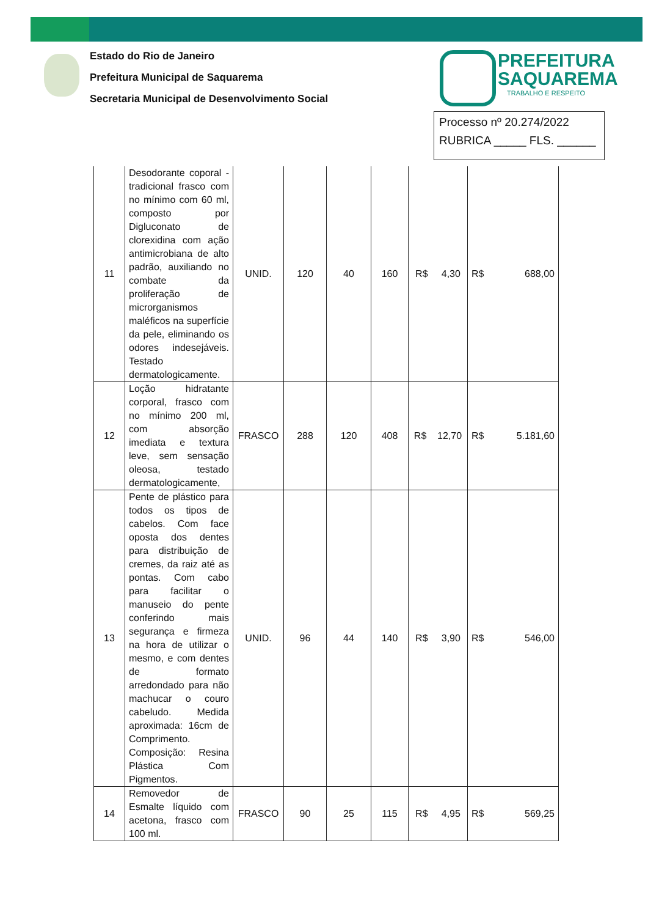Estado do Rio de Janeiro
Prefeitura Municipal de Saquarema
Secretaria Municipal de Desenvolvimento Social
PREFEITURA
SAQUAREMA
TRABALHO E RESPEITO
Processo nº 20.274/2022
RUBRICA _____ FLS. ______
| 11 | Desodorante coporal - tradicional frasco com no mínimo com 60 ml, composto por Digluconato de clorexidina com ação antimicrobiana de alto padrão, auxiliando no combate da proliferação de microrganismos maléficos na superfície da pele, eliminando os odores indesejáveis. Testado dermatologicamente. | UNID. | 120 | 40 | 160 | R$ 4,30 | R$ 688,00 |
| 12 | Loção hidratante corporal, frasco com no mínimo 200 ml, com absorção imediata e textura leve, sem sensação oleosa, testado dermatologicamente, | FRASCO | 288 | 120 | 408 | R$ 12,70 | R$ 5.181,60 |
| 13 | Pente de plástico para todos os tipos de cabelos. Com face oposta dos dentes para distribuição de cremes, da raiz até as pontas. Com cabo para facilitar o manuseio do pente conferindo mais segurança e firmeza na hora de utilizar o mesmo, e com dentes de formato arredondado para não machucar o couro cabeludo. Medida aproximada: 16cm de Comprimento. Composição: Resina Plástica Com Pigmentos. | UNID. | 96 | 44 | 140 | R$ 3,90 | R$ 546,00 |
| 14 | Removedor de Esmalte líquido com acetona, frasco com 100 ml. | FRASCO | 90 | 25 | 115 | R$ 4,95 | R$ 569,25 |